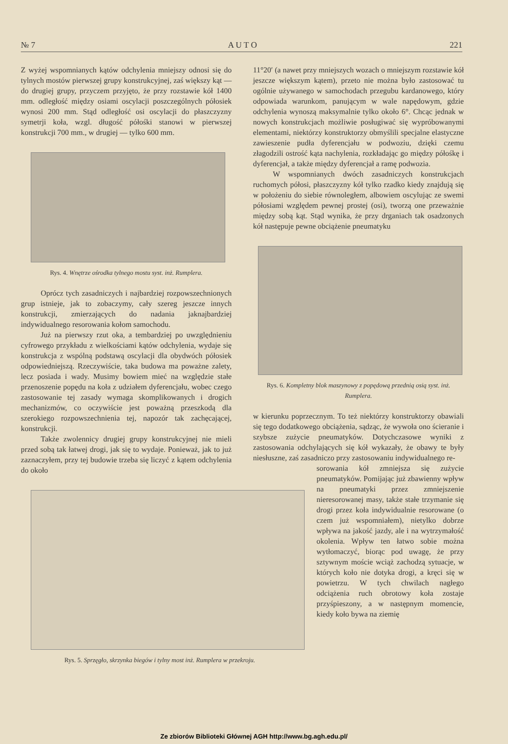№ 7 A U T O 221
Z wyżej wspomnianych kątów odchylenia mniejszy odnosi się do tylnych mostów pierwszej grupy konstrukcyjnej, zaś większy kąt — do drugiej grupy, przyczem przyjęto, że przy rozstawie kół 1400 mm. odległość między osiami oscylacji poszczególnych półosiek wynosi 200 mm. Stąd odległość osi oscylacji do płaszczyzny symetrji koła, wzgl. długość półośki stanowi w pierwszej konstrukcji 700 mm., w drugiej — tylko 600 mm.
Rys. 4. Wnętrze ośrodka tylnego mostu syst. inż. Rumplera.
Oprócz tych zasadniczych i najbardziej rozpowszechnionych grup istnieje, jak to zobaczymy, cały szereg jeszcze innych konstrukcji, zmierzających do nadania jaknajbardziej indywidualnego resorowania kołom samochodu.
Już na pierwszy rzut oka, a tembardziej po uwzględnieniu cyfrowego przykładu z wielkościami kątów odchylenia, wydaje się konstrukcja z wspólną podstawą oscylacji dla obydwóch półosiek odpowiedniejszą. Rzeczywiście, taka budowa ma poważne zalety, lecz posiada i wady. Musimy bowiem mieć na względzie stałe przenoszenie popędu na koła z udziałem dyferencjału, wobec czego zastosowanie tej zasady wymaga skomplikowanych i drogich mechanizmów, co oczywiście jest poważną przeszkodą dla szerokiego rozpowszechnienia tej, napozór tak zachęcającej, konstrukcji.
Także zwolennicy drugiej grupy konstrukcyjnej nie mieli przed sobą tak łatwej drogi, jak się to wydaje. Ponieważ, jak to już zaznaczyłem, przy tej budowie trzeba się liczyć z kątem odchylenia do około
Rys. 5. Sprzęgło, skrzynka biegów i tylny most inż. Rumplera w przekroju.
11°20′ (a nawet przy mniejszych wozach o mniejszym rozstawie kół jeszcze większym kątem), przeto nie można było zastosować tu ogólnie używanego w samochodach przegubu kardanowego, który odpowiada warunkom, panującym w wale napędowym, gdzie odchylenia wynoszą maksymalnie tylko około 6°. Chcąc jednak w nowych konstrukcjach możliwie posługiwać się wypróbowanymi elementami, niektórzy konstruktorzy obmyślili specjalne elastyczne zawieszenie pudła dyferencjału w podwoziu, dzięki czemu złagodzili ostrość kąta nachylenia, rozkładając go między półośkę i dyferencjał, a także między dyferencjał a ramę podwozia.
W wspomnianych dwóch zasadniczych konstrukcjach ruchomych półosi, płaszczyzny kół tylko rzadko kiedy znajdują się w położeniu do siebie równoległem, albowiem oscylując ze swemi półosiami względem pewnej prostej (osi), tworzą one przeważnie między sobą kąt. Stąd wynika, że przy drganiach tak osadzonych kół następuje pewne obciążenie pneumatyku
Rys. 6. Kompletny blok maszynowy z popędową przednią osią syst. inż. Rumplera.
w kierunku poprzecznym. To też niektórzy konstruktorzy obawiali się tego dodatkowego obciążenia, sądząc, że wywoła ono ścieranie i szybsze zużycie pneumatyków. Dotychczasowe wyniki z zastosowania odchylających się kół wykazały, że obawy te były niesłuszne, zaś zasadniczo przy zastosowaniu indywidualnego re-
sorowania kół zmniejsza się zużycie pneumatyków. Pomijając już zbawienny wpływ na pneumatyki przez zmniejszenie nieresorowanej masy, także stałe trzymanie się drogi przez koła indywidualnie resorowane (o czem już wspomniałem), nietylko dobrze wpływa na jakość jazdy, ale i na wytrzymałość okolenia. Wpływ ten łatwo sobie można wytłomaczyć, biorąc pod uwagę, że przy sztywnym moście wciąż zachodzą sytuacje, w których koło nie dotyka drogi, a kręci się w powietrzu. W tych chwilach nagłego odciążenia ruch obrotowy koła zostaje przyśpieszony, a w następnym momencie, kiedy koło bywa na ziemię
Ze zbiorów Biblioteki Głównej AGH http://www.bg.agh.edu.pl/